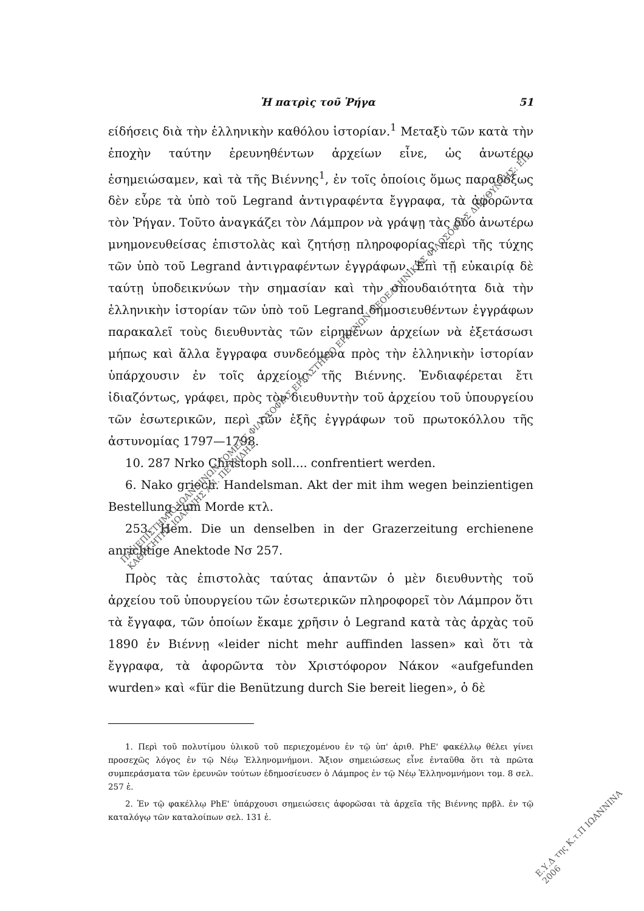Ἡ πατρὶς τοῦ Ῥήγα 51
είδήσεις διὰ τὴν ἑλληνικὴν καθόλου ἱστορίαν.<sup>1</sup> Μεταξὺ τῶν κατὰ τὴν ἐποχὴν ταύτην ἐρευνηθέντων ἀρχείων εἶνε, ὡς ἀνωτέρω ἐσημειώσαμεν, καὶ τὰ τῆς Βιέννης<sup>1</sup>, ἐν τοῖς ὁποίοις ὅμως παραδόξως δὲν εὗρε τὰ ὑπὸ τοῦ Legrand ἀντιγραφέντα ἔγγραφα, τὰ ἀφορῶντα τὸν Ῥήγαν. Τοῦτο ἀναγκάζει τὸν Λάμπρον νὰ γράψῃ τὰς δύο ἀνωτέρω μνημονευθείσας ἐπιστολὰς καὶ ζητήσῃ πληροφορίας περὶ τῆς τύχης τῶν ὑπὸ τοῦ Legrand ἀντιγραφέντων ἐγγράφων. Ἐπὶ τῇ εὐκαιρίᾳ δὲ ταύτῃ ὑποδεικνύων τὴν σημασίαν καὶ τὴν σπουδαιότητα διὰ τὴν ἑλληνικὴν ἱστορίαν τῶν ὑπὸ τοῦ Legrand δημοσιευθέντων ἐγγράφων παρακαλεῖ τοὺς διευθυντὰς τῶν εἰρημένων ἀρχείων νὰ ἐξετάσωσι μήπως καὶ ἄλλα ἔγγραφα συνδεόμενα πρὸς τὴν ἑλληνικὴν ἱστορίαν ὑπάρχουσιν ἐν τοῖς ἀρχείοις τῆς Βιέννης. Ἐνδιαφέρεται ἔτι ἰδιαζόντως, γράφει, πρὸς τὸν διευθυντὴν τοῦ ἀρχείου τοῦ ὑπουργείου τῶν ἐσωτερικῶν, περὶ τῶν ἑξῆς ἐγγράφων τοῦ πρωτοκόλλου τῆς ἀστυνομίας 1797—1798.
10. 287 Nrko Christoph soll.... confrentiert werden.
6. Nako griech. Handelsman. Akt der mit ihm wegen beinzientigen Bestellung zum Morde κτλ.
253. Hem. Die un denselben in der Grazerzeitung erchienene anrichtige Anektode Nσ 257.
Πρὸς τὰς ἐπιστολὰς ταύτας ἀπαντῶν ὁ μὲν διευθυντὴς τοῦ ἀρχείου τοῦ ὑπουργείου τῶν ἐσωτερικῶν πληροφορεῖ τὸν Λάμπρον ὅτι τὰ ἔγγαφα, τῶν ὁποίων ἔκαμε χρῆσιν ὁ Legrand κατὰ τὰς ἀρχὰς τοῦ 1890 ἐν Βιέννῃ «leider nicht mehr auffinden lassen» καὶ ὅτι τὰ ἔγγραφα, τὰ ἀφορῶντα τὸν Χριστόφορον Νάκον «aufgefunden wurden» καὶ «für die Benützung durch Sie bereit liegen», ὁ δὲ
1. Περὶ τοῦ πολυτίμου ὑλικοῦ τοῦ περιεχομένου ἐν τῷ ὑπ' ἀριθ. PhE' φακέλλῳ θέλει γίνει προσεχῶς λόγος ἐν τῷ Νέῳ Ἑλληνομνήμονι. Ἄξιον σημειώσεως εἶνε ἐνταῦθα ὅτι τὰ πρῶτα συμπεράσματα τῶν ἐρευνῶν τούτων ἐδημοσίευσεν ὁ Λάμπρος ἐν τῷ Νέῳ Ἑλληνομνήμονι τομ. 8 σελ. 257 ἑ.
2. Ἐν τῷ φακέλλῳ PhE' ὑπάρχουσι σημειώσεις ἀφορῶσαι τὰ ἀρχεῖα τῆς Βιέννης πρβλ. ἐν τῷ καταλόγῳ τῶν καταλοίπων σελ. 131 ἑ.
ΠΑΝΕΠΙΣΤΗΜΙΟ ΙΩΑΝΝΙΝΩΝ ΤΟΜΕΑΣ ΦΙΛΟΣΟΦΙΑΣ ΕΡΓΑΣΤΗΡΙΟ ΕΡΕΥΝΩΝ ΝΕΟΕΛΛΗΝΙΚΗΣ ΦΙΛΟΣΟΦΙΑΣ ΔΙΕΥΘΥΝΤΗΣ: ΕΠ. ΚΑΘΗΓΗΤΗΣ ΙΩΑΝΝΗΣ ΑΝ. ΠΕΤΡΙΔΗΣ
Ε.Υ.Δ της Κ.τ.Π ΙΩΑΝΝΙΝΑ 2006